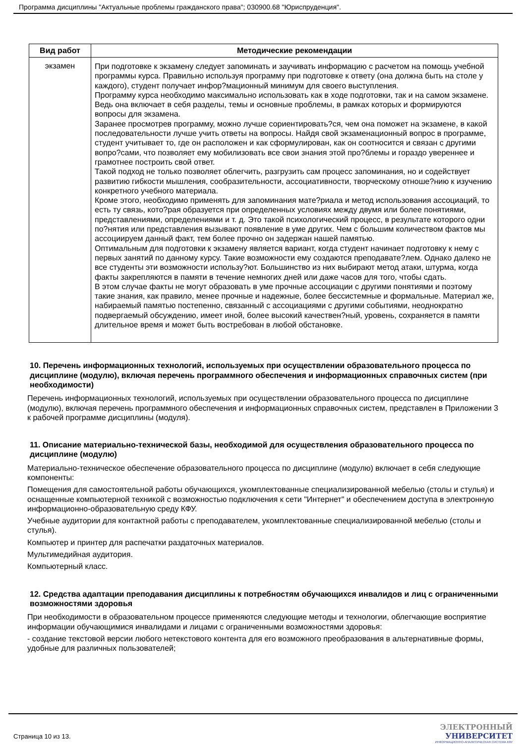Программа дисциплины "Актуальные проблемы гражданского права"; 030900.68 "Юриспруденция".
| Вид работ | Методические рекомендации |
| --- | --- |
| экзамен | При подготовке к экзамену следует запоминать и заучивать информацию с расчетом на помощь учебной программы курса. Правильно используя программу при подготовке к ответу (она должна быть на столе у каждого), студент получает инфор?мационный минимум для своего выступления. Программу курса необходимо максимально использовать как в ходе подготовки, так и на самом экзамене. Ведь она включает в себя разделы, темы и основные проблемы, в рамках которых и формируются вопросы для экзамена. Заранее просмотрев программу, можно лучше сориентировать?ся, чем она поможет на экзамене, в какой последовательности лучше учить ответы на вопросы. Найдя свой экзаменационный вопрос в программе, студент учитывает то, где он расположен и как сформулирован, как он соотносится и связан с другими вопро?сами, что позволяет ему мобилизовать все свои знания этой про?блемы и гораздо увереннее и грамотнее построить свой ответ. Такой подход не только позволяет облегчить, разгрузить сам процесс запоминания, но и содействует развитию гибкости мышления, сообразительности, ассоциативности, творческому отноше?нию к изучению конкретного учебного материала. Кроме этого, необходимо применять для запоминания мате?риала и метод использования ассоциаций, то есть ту связь, кото?рая образуется при определенных условиях между двумя или более понятиями, представлениями, определениями и т. д. Это такой психологический процесс, в результате которого одни по?нятия или представления вызывают появление в уме других. Чем с большим количеством фактов мы ассоциируем данный факт, тем более прочно он задержан нашей памятью. Оптимальным для подготовки к экзамену является вариант, когда студент начинает подготовку к нему с первых занятий по данному курсу. Такие возможности ему создаются преподавате?лем. Однако далеко не все студенты эти возможности использу?ют. Большинство из них выбирают метод атаки, штурма, когда факты закрепляются в памяти в течение немногих дней или даже часов для того, чтобы сдать. В этом случае факты не могут образовать в уме прочные ассоциации с другими понятиями и поэтому такие знания, как правило, менее прочные и надежные, более бессистемные и формальные. Материал же, набираемый памятью постепенно, связанный с ассоциациями с другими событиями, неоднократно подвергаемый обсуждению, имеет иной, более высокий качествен?ный, уровень, сохраняется в памяти длительное время и может быть востребован в любой обстановке. |
10. Перечень информационных технологий, используемых при осуществлении образовательного процесса по дисциплине (модулю), включая перечень программного обеспечения и информационных справочных систем (при необходимости)
Перечень информационных технологий, используемых при осуществлении образовательного процесса по дисциплине (модулю), включая перечень программного обеспечения и информационных справочных систем, представлен в Приложении 3 к рабочей программе дисциплины (модуля).
11. Описание материально-технической базы, необходимой для осуществления образовательного процесса по дисциплине (модулю)
Материально-техническое обеспечение образовательного процесса по дисциплине (модулю) включает в себя следующие компоненты:
Помещения для самостоятельной работы обучающихся, укомплектованные специализированной мебелью (столы и стулья) и оснащенные компьютерной техникой с возможностью подключения к сети "Интернет" и обеспечением доступа в электронную информационно-образовательную среду КФУ.
Учебные аудитории для контактной работы с преподавателем, укомплектованные специализированной мебелью (столы и стулья).
Компьютер и принтер для распечатки раздаточных материалов.
Мультимедийная аудитория.
Компьютерный класс.
12. Средства адаптации преподавания дисциплины к потребностям обучающихся инвалидов и лиц с ограниченными возможностями здоровья
При необходимости в образовательном процессе применяются следующие методы и технологии, облегчающие восприятие информации обучающимися инвалидами и лицами с ограниченными возможностями здоровья:
- создание текстовой версии любого нетекстового контента для его возможного преобразования в альтернативные формы, удобные для различных пользователей;
Страница 10 из 13.
ЭЛЕКТРОННЫЙ
УНИВЕРСИТЕТ
ИНФОРМАЦИОННО-АНАЛИТИЧЕСКАЯ СИСТЕМА КФУ